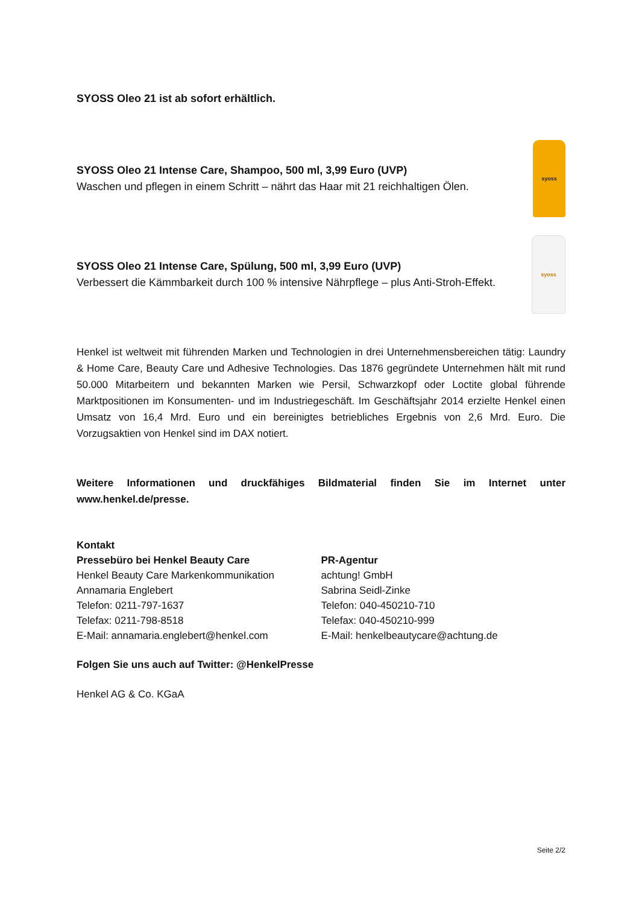SYOSS Oleo 21 ist ab sofort erhältlich.
SYOSS Oleo 21 Intense Care, Shampoo, 500 ml, 3,99 Euro (UVP)
Waschen und pflegen in einem Schritt – nährt das Haar mit 21 reichhaltigen Ölen.
syoss
SYOSS Oleo 21 Intense Care, Spülung, 500 ml, 3,99 Euro (UVP)
Verbessert die Kämmbarkeit durch 100 % intensive Nährpflege – plus Anti-Stroh-Effekt.
syoss
Henkel ist weltweit mit führenden Marken und Technologien in drei Unternehmensbereichen tätig: Laundry & Home Care, Beauty Care und Adhesive Technologies. Das 1876 gegründete Unternehmen hält mit rund 50.000 Mitarbeitern und bekannten Marken wie Persil, Schwarzkopf oder Loctite global führende Marktpositionen im Konsumenten- und im Industriegeschäft. Im Geschäftsjahr 2014 erzielte Henkel einen Umsatz von 16,4 Mrd. Euro und ein bereinigtes betriebliches Ergebnis von 2,6 Mrd. Euro. Die Vorzugsaktien von Henkel sind im DAX notiert.
Weitere Informationen und druckfähiges Bildmaterial finden Sie im Internet unter www.henkel.de/presse.
Kontakt
Pressebüro bei Henkel Beauty Care
Henkel Beauty Care Markenkommunikation
Annamaria Englebert
Telefon: 0211-797-1637
Telefax: 0211-798-8518
E-Mail: annamaria.englebert@henkel.com
PR-Agentur
achtung! GmbH
Sabrina Seidl-Zinke
Telefon: 040-450210-710
Telefax: 040-450210-999
E-Mail: henkelbeautycare@achtung.de
Folgen Sie uns auch auf Twitter: @HenkelPresse
Henkel AG & Co. KGaA
Seite 2/2